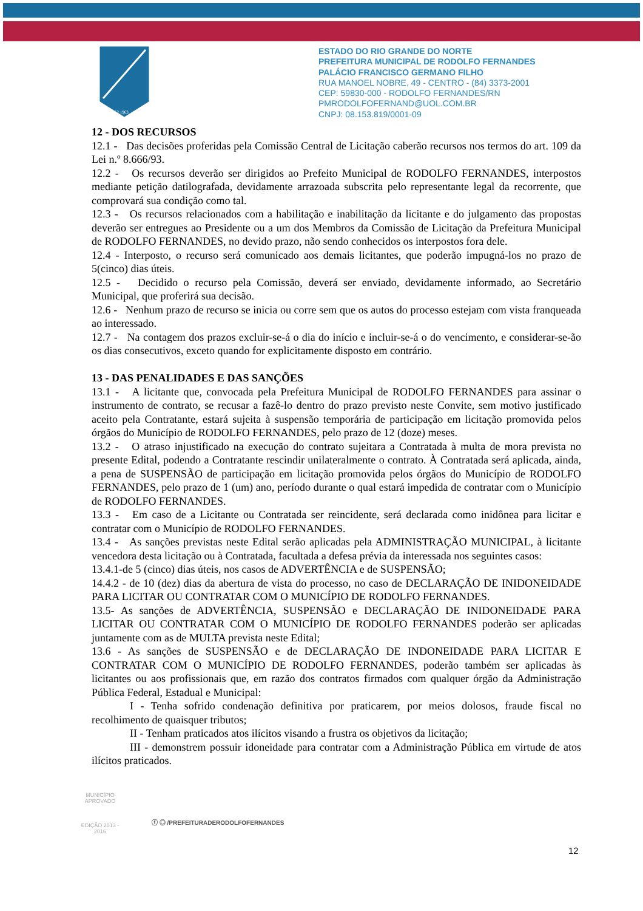1962 1963
ESTADO DO RIO GRANDE DO NORTE
PREFEITURA MUNICIPAL DE RODOLFO FERNANDES
PALÁCIO FRANCISCO GERMANO FILHO
RUA MANOEL NOBRE, 49 - CENTRO - (84) 3373-2001
CEP: 59830-000 - RODOLFO FERNANDES/RN
PMRODOLFOFERNAND@UOL.COM.BR
CNPJ: 08.153.819/0001-09
12 - DOS RECURSOS
12.1 - Das decisões proferidas pela Comissão Central de Licitação caberão recursos nos termos do art. 109 da Lei n.º 8.666/93.
12.2 - Os recursos deverão ser dirigidos ao Prefeito Municipal de RODOLFO FERNANDES, interpostos mediante petição datilografada, devidamente arrazoada subscrita pelo representante legal da recorrente, que comprovará sua condição como tal.
12.3 - Os recursos relacionados com a habilitação e inabilitação da licitante e do julgamento das propostas deverão ser entregues ao Presidente ou a um dos Membros da Comissão de Licitação da Prefeitura Municipal de RODOLFO FERNANDES, no devido prazo, não sendo conhecidos os interpostos fora dele.
12.4 - Interposto, o recurso será comunicado aos demais licitantes, que poderão impugná-los no prazo de 5(cinco) dias úteis.
12.5 - Decidido o recurso pela Comissão, deverá ser enviado, devidamente informado, ao Secretário Municipal, que proferirá sua decisão.
12.6 - Nenhum prazo de recurso se inicia ou corre sem que os autos do processo estejam com vista franqueada ao interessado.
12.7 - Na contagem dos prazos excluir-se-á o dia do início e incluir-se-á o do vencimento, e considerar-se-ão os dias consecutivos, exceto quando for explicitamente disposto em contrário.
13 - DAS PENALIDADES E DAS SANÇÕES
13.1 - A licitante que, convocada pela Prefeitura Municipal de RODOLFO FERNANDES para assinar o instrumento de contrato, se recusar a fazê-lo dentro do prazo previsto neste Convite, sem motivo justificado aceito pela Contratante, estará sujeita à suspensão temporária de participação em licitação promovida pelos órgãos do Município de RODOLFO FERNANDES, pelo prazo de 12 (doze) meses.
13.2 - O atraso injustificado na execução do contrato sujeitara a Contratada à multa de mora prevista no presente Edital, podendo a Contratante rescindir unilateralmente o contrato. À Contratada será aplicada, ainda, a pena de SUSPENSÃO de participação em licitação promovida pelos órgãos do Município de RODOLFO FERNANDES, pelo prazo de 1 (um) ano, período durante o qual estará impedida de contratar com o Município de RODOLFO FERNANDES.
13.3 - Em caso de a Licitante ou Contratada ser reincidente, será declarada como inidônea para licitar e contratar com o Município de RODOLFO FERNANDES.
13.4 - As sanções previstas neste Edital serão aplicadas pela ADMINISTRAÇÃO MUNICIPAL, à licitante vencedora desta licitação ou à Contratada, facultada a defesa prévia da interessada nos seguintes casos:
13.4.1-de 5 (cinco) dias úteis, nos casos de ADVERTÊNCIA e de SUSPENSÃO;
14.4.2 - de 10 (dez) dias da abertura de vista do processo, no caso de DECLARAÇÃO DE INIDONEIDADE PARA LICITAR OU CONTRATAR COM O MUNICÍPIO DE RODOLFO FERNANDES.
13.5- As sanções de ADVERTÊNCIA, SUSPENSÃO e DECLARAÇÃO DE INIDONEIDADE PARA LICITAR OU CONTRATAR COM O MUNICÍPIO DE RODOLFO FERNANDES poderão ser aplicadas juntamente com as de MULTA prevista neste Edital;
13.6 - As sanções de SUSPENSÃO e de DECLARAÇÃO DE INDONEIDADE PARA LICITAR E CONTRATAR COM O MUNICÍPIO DE RODOLFO FERNANDES, poderão também ser aplicadas às licitantes ou aos profissionais que, em razão dos contratos firmados com qualquer órgão da Administração Pública Federal, Estadual e Municipal:
I - Tenha sofrido condenação definitiva por praticarem, por meios dolosos, fraude fiscal no recolhimento de quaisquer tributos;
II - Tenham praticados atos ilícitos visando a frustra os objetivos da licitação;
III - demonstrem possuir idoneidade para contratar com a Administração Pública em virtude de atos ilícitos praticados.
12
MUNICÍPIO APROVADO
EDIÇÃO 2013 - 2016
ⓕ ◎ /PREFEITURADERODOLFOFERNANDES